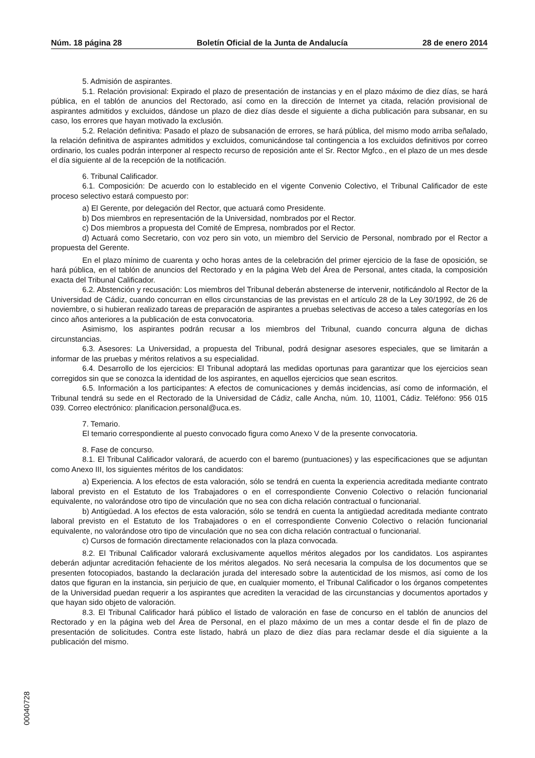Núm. 18 página 28 Boletín Oficial de la Junta de Andalucía 28 de enero 2014
5. Admisión de aspirantes.
5.1. Relación provisional: Expirado el plazo de presentación de instancias y en el plazo máximo de diez días, se hará pública, en el tablón de anuncios del Rectorado, así como en la dirección de Internet ya citada, relación provisional de aspirantes admitidos y excluidos, dándose un plazo de diez días desde el siguiente a dicha publicación para subsanar, en su caso, los errores que hayan motivado la exclusión.
5.2. Relación definitiva: Pasado el plazo de subsanación de errores, se hará pública, del mismo modo arriba señalado, la relación definitiva de aspirantes admitidos y excluidos, comunicándose tal contingencia a los excluidos definitivos por correo ordinario, los cuales podrán interponer al respecto recurso de reposición ante el Sr. Rector Mgfco., en el plazo de un mes desde el día siguiente al de la recepción de la notificación.
6. Tribunal Calificador.
6.1. Composición: De acuerdo con lo establecido en el vigente Convenio Colectivo, el Tribunal Calificador de este proceso selectivo estará compuesto por:
a) El Gerente, por delegación del Rector, que actuará como Presidente.
b) Dos miembros en representación de la Universidad, nombrados por el Rector.
c) Dos miembros a propuesta del Comité de Empresa, nombrados por el Rector.
d) Actuará como Secretario, con voz pero sin voto, un miembro del Servicio de Personal, nombrado por el Rector a propuesta del Gerente.
En el plazo mínimo de cuarenta y ocho horas antes de la celebración del primer ejercicio de la fase de oposición, se hará pública, en el tablón de anuncios del Rectorado y en la página Web del Área de Personal, antes citada, la composición exacta del Tribunal Calificador.
6.2. Abstención y recusación: Los miembros del Tribunal deberán abstenerse de intervenir, notificándolo al Rector de la Universidad de Cádiz, cuando concurran en ellos circunstancias de las previstas en el artículo 28 de la Ley 30/1992, de 26 de noviembre, o si hubieran realizado tareas de preparación de aspirantes a pruebas selectivas de acceso a tales categorías en los cinco años anteriores a la publicación de esta convocatoria.
Asimismo, los aspirantes podrán recusar a los miembros del Tribunal, cuando concurra alguna de dichas circunstancias.
6.3. Asesores: La Universidad, a propuesta del Tribunal, podrá designar asesores especiales, que se limitarán a informar de las pruebas y méritos relativos a su especialidad.
6.4. Desarrollo de los ejercicios: El Tribunal adoptará las medidas oportunas para garantizar que los ejercicios sean corregidos sin que se conozca la identidad de los aspirantes, en aquellos ejercicios que sean escritos.
6.5. Información a los participantes: A efectos de comunicaciones y demás incidencias, así como de información, el Tribunal tendrá su sede en el Rectorado de la Universidad de Cádiz, calle Ancha, núm. 10, 11001, Cádiz. Teléfono: 956 015 039. Correo electrónico: planificacion.personal@uca.es.
7. Temario.
El temario correspondiente al puesto convocado figura como Anexo V de la presente convocatoria.
8. Fase de concurso.
8.1. El Tribunal Calificador valorará, de acuerdo con el baremo (puntuaciones) y las especificaciones que se adjuntan como Anexo III, los siguientes méritos de los candidatos:
a) Experiencia. A los efectos de esta valoración, sólo se tendrá en cuenta la experiencia acreditada mediante contrato laboral previsto en el Estatuto de los Trabajadores o en el correspondiente Convenio Colectivo o relación funcionarial equivalente, no valorándose otro tipo de vinculación que no sea con dicha relación contractual o funcionarial.
b) Antigüedad. A los efectos de esta valoración, sólo se tendrá en cuenta la antigüedad acreditada mediante contrato laboral previsto en el Estatuto de los Trabajadores o en el correspondiente Convenio Colectivo o relación funcionarial equivalente, no valorándose otro tipo de vinculación que no sea con dicha relación contractual o funcionarial.
c) Cursos de formación directamente relacionados con la plaza convocada.
8.2. El Tribunal Calificador valorará exclusivamente aquellos méritos alegados por los candidatos. Los aspirantes deberán adjuntar acreditación fehaciente de los méritos alegados. No será necesaria la compulsa de los documentos que se presenten fotocopiados, bastando la declaración jurada del interesado sobre la autenticidad de los mismos, así como de los datos que figuran en la instancia, sin perjuicio de que, en cualquier momento, el Tribunal Calificador o los órganos competentes de la Universidad puedan requerir a los aspirantes que acrediten la veracidad de las circunstancias y documentos aportados y que hayan sido objeto de valoración.
8.3. El Tribunal Calificador hará público el listado de valoración en fase de concurso en el tablón de anuncios del Rectorado y en la página web del Área de Personal, en el plazo máximo de un mes a contar desde el fin de plazo de presentación de solicitudes. Contra este listado, habrá un plazo de diez días para reclamar desde el día siguiente a la publicación del mismo.
00040728